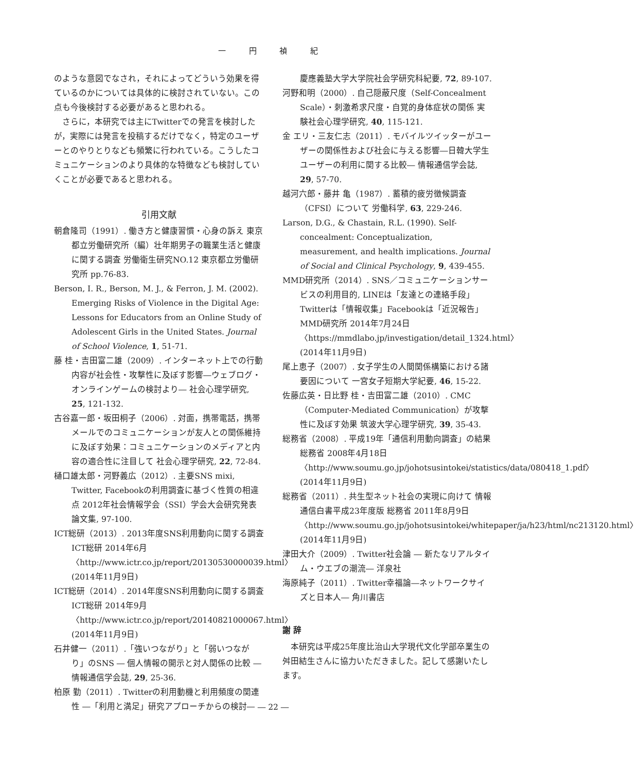一 円 禎 紀
のような意図でなされ，それによってどういう効果を得ているのかについては具体的に検討されていない。この点も今後検討する必要があると思われる。
さらに，本研究では主にTwitterでの発言を検討したが，実際には発言を投稿するだけでなく，特定のユーザーとのやりとりなども頻繁に行われている。こうしたコミュニケーションのより具体的な特徴なども検討していくことが必要であると思われる。
引用文献
朝倉隆司（1991）. 働き方と健康習慣・心身の訴え 東京都立労働研究所（編）壮年期男子の職業生活と健康に関する調査 労働衛生研究NO.12 東京都立労働研究所 pp.76-83.
Berson, I. R., Berson, M. J., & Ferron, J. M. (2002). Emerging Risks of Violence in the Digital Age: Lessons for Educators from an Online Study of Adolescent Girls in the United States. Journal of School Violence, 1, 51-71.
藤 桂・吉田富二雄（2009）. インターネット上での行動内容が社会性・攻撃性に及ぼす影響―ウェブログ・オンラインゲームの検討より― 社会心理学研究, 25, 121-132.
古谷嘉一郎・坂田桐子（2006）. 対面，携帯電話，携帯メールでのコミュニケーションが友人との関係維持に及ぼす効果：コミュニケーションのメディアと内容の適合性に注目して 社会心理学研究, 22, 72-84.
樋口雄太郎・河野義広（2012）. 主要SNS mixi, Twitter, Facebookの利用調査に基づく性質の相違点 2012年社会情報学会（SSI）学会大会研究発表論文集, 97-100.
ICT総研（2013）. 2013年度SNS利用動向に関する調査 ICT総研 2014年6月〈http://www.ictr.co.jp/report/20130530000039.html〉(2014年11月9日)
ICT総研（2014）. 2014年度SNS利用動向に関する調査 ICT総研 2014年9月〈http://www.ictr.co.jp/report/20140821000067.html〉(2014年11月9日)
石井健一（2011）.「強いつながり」と「弱いつながり」のSNS ― 個人情報の開示と対人関係の比較 ― 情報通信学会誌, 29, 25-36.
柏原 勤（2011）. Twitterの利用動機と利用頻度の関連性 ―「利用と満足」研究アプローチからの検討―
慶應義塾大学大学院社会学研究科紀要, 72, 89-107.
河野和明（2000）. 自己隠蔽尺度（Self-Concealment Scale）・刺激希求尺度・自覚的身体症状の関係 実験社会心理学研究, 40, 115-121.
金 エリ・三友仁志（2011）. モバイルツイッターがユーザーの関係性および社会に与える影響―日韓大学生ユーザーの利用に関する比較― 情報通信学会誌, 29, 57-70.
越河六郎・藤井 亀（1987）. 蓄積的疲労徴候調査（CFSI）について 労働科学, 63, 229-246.
Larson, D.G., & Chastain, R.L. (1990). Self-concealment: Conceptualization, measurement, and health implications. Journal of Social and Clinical Psychology, 9, 439-455.
MMD研究所（2014）. SNS／コミュニケーションサービスの利用目的, LINEは「友達との連絡手段」Twitterは「情報収集」Facebookは「近況報告」MMD研究所 2014年7月24日〈https://mmdlabo.jp/investigation/detail_1324.html〉(2014年11月9日)
尾上恵子（2007）. 女子学生の人間関係構築における諸要因について 一宮女子短期大学紀要, 46, 15-22.
佐藤広英・日比野 桂・吉田富二雄（2010）. CMC（Computer-Mediated Communication）が攻撃性に及ぼす効果 筑波大学心理学研究, 39, 35-43.
総務省（2008）. 平成19年「通信利用動向調査」の結果 総務省 2008年4月18日〈http://www.soumu.go.jp/johotsusintokei/statistics/data/080418_1.pdf〉(2014年11月9日)
総務省（2011）. 共生型ネット社会の実現に向けて 情報通信白書平成23年度版 総務省 2011年8月9日〈http://www.soumu.go.jp/johotsusintokei/whitepaper/ja/h23/html/nc213120.html〉(2014年11月9日)
津田大介（2009）. Twitter社会論 ― 新たなリアルタイム・ウエブの潮流― 洋泉社
海原純子（2011）. Twitter幸福論―ネットワークサイズと日本人― 角川書店
謝 辞
本研究は平成25年度比治山大学現代文化学部卒業生の舛田結生さんに協力いただきました。記して感謝いたします。
― 22 ―